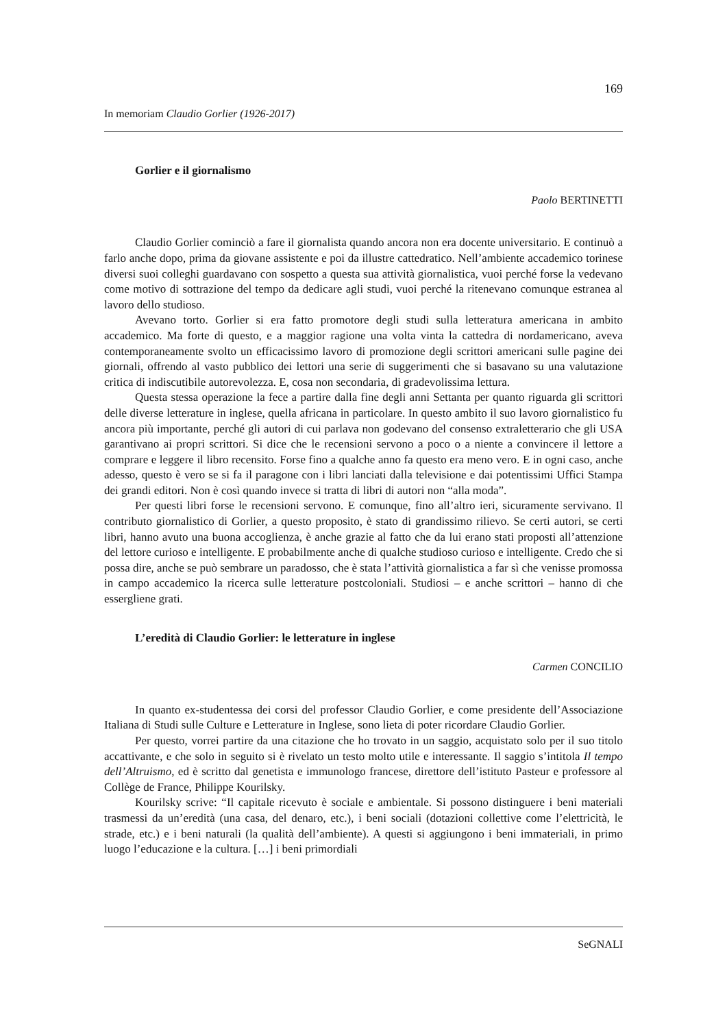169
In memoriam Claudio Gorlier (1926-2017)
Gorlier e il giornalismo
Paolo BERTINETTI
Claudio Gorlier cominciò a fare il giornalista quando ancora non era docente universitario. E continuò a farlo anche dopo, prima da giovane assistente e poi da illustre cattedratico. Nell’ambiente accademico torinese diversi suoi colleghi guardavano con sospetto a questa sua attività giornalistica, vuoi perché forse la vedevano come motivo di sottrazione del tempo da dedicare agli studi, vuoi perché la ritenevano comunque estranea al lavoro dello studioso.
Avevano torto. Gorlier si era fatto promotore degli studi sulla letteratura americana in ambito accademico. Ma forte di questo, e a maggior ragione una volta vinta la cattedra di nordamericano, aveva contemporaneamente svolto un efficacissimo lavoro di promozione degli scrittori americani sulle pagine dei giornali, offrendo al vasto pubblico dei lettori una serie di suggerimenti che si basavano su una valutazione critica di indiscutibile autorevolezza. E, cosa non secondaria, di gradevolissima lettura.
Questa stessa operazione la fece a partire dalla fine degli anni Settanta per quanto riguarda gli scrittori delle diverse letterature in inglese, quella africana in particolare. In questo ambito il suo lavoro giornalistico fu ancora più importante, perché gli autori di cui parlava non godevano del consenso extraletterario che gli USA garantivano ai propri scrittori. Si dice che le recensioni servono a poco o a niente a convincere il lettore a comprare e leggere il libro recensito. Forse fino a qualche anno fa questo era meno vero. E in ogni caso, anche adesso, questo è vero se si fa il paragone con i libri lanciati dalla televisione e dai potentissimi Uffici Stampa dei grandi editori. Non è così quando invece si tratta di libri di autori non “alla moda”.
Per questi libri forse le recensioni servono. E comunque, fino all’altro ieri, sicuramente servivano. Il contributo giornalistico di Gorlier, a questo proposito, è stato di grandissimo rilievo. Se certi autori, se certi libri, hanno avuto una buona accoglienza, è anche grazie al fatto che da lui erano stati proposti all’attenzione del lettore curioso e intelligente. E probabilmente anche di qualche studioso curioso e intelligente. Credo che si possa dire, anche se può sembrare un paradosso, che è stata l’attività giornalistica a far sì che venisse promossa in campo accademico la ricerca sulle letterature postcoloniali. Studiosi – e anche scrittori – hanno di che essergliene grati.
L’eredità di Claudio Gorlier: le letterature in inglese
Carmen CONCILIO
In quanto ex-studentessa dei corsi del professor Claudio Gorlier, e come presidente dell’Associazione Italiana di Studi sulle Culture e Letterature in Inglese, sono lieta di poter ricordare Claudio Gorlier.
Per questo, vorrei partire da una citazione che ho trovato in un saggio, acquistato solo per il suo titolo accattivante, e che solo in seguito si è rivelato un testo molto utile e interessante. Il saggio s’intitola Il tempo dell’Altruismo, ed è scritto dal genetista e immunologo francese, direttore dell’istituto Pasteur e professore al Collège de France, Philippe Kourilsky.
Kourilsky scrive: “Il capitale ricevuto è sociale e ambientale. Si possono distinguere i beni materiali trasmessi da un’eredità (una casa, del denaro, etc.), i beni sociali (dotazioni collettive come l’elettricità, le strade, etc.) e i beni naturali (la qualità dell’ambiente). A questi si aggiungono i beni immateriali, in primo luogo l’educazione e la cultura. […] i beni primordiali
SeGNALI